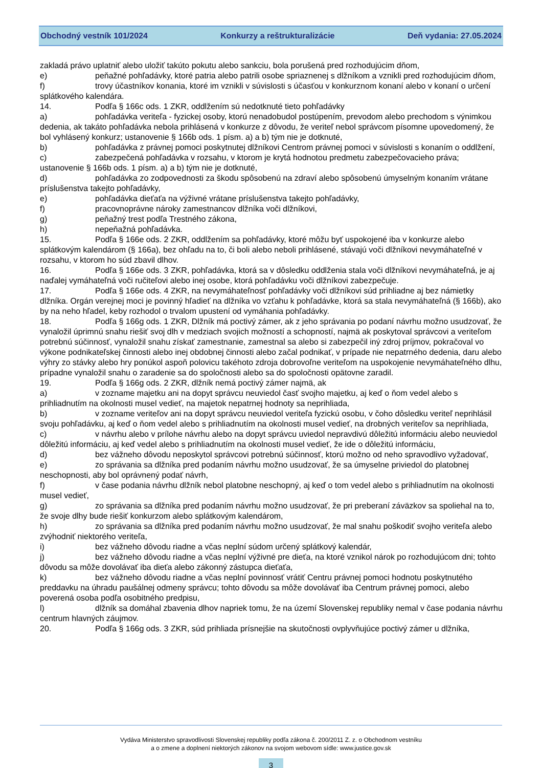Obchodný vestník 101/2024 Konkurzy a reštrukturalizácie Deň vydania: 27.05.2024
zakladá právo uplatniť alebo uložiť takúto pokutu alebo sankciu, bola porušená pred rozhodujúcim dňom,
e) peňažné pohľadávky, ktoré patria alebo patrili osobe spriaznenej s dlžníkom a vznikli pred rozhodujúcim dňom,
f) trovy účastníkov konania, ktoré im vznikli v súvislosti s účasťou v konkurznom konaní alebo v konaní o určení splátkového kalendára.
14. Podľa § 166c ods. 1 ZKR, oddlžením sú nedotknuté tieto pohľadávky
a) pohľadávka veriteľa - fyzickej osoby, ktorú nenadobudol postúpením, prevodom alebo prechodom s výnimkou dedenia, ak takáto pohľadávka nebola prihlásená v konkurze z dôvodu, že veriteľ nebol správcom písomne upovedomený, že bol vyhlásený konkurz; ustanovenie § 166b ods. 1 písm. a) a b) tým nie je dotknuté,
b) pohľadávka z právnej pomoci poskytnutej dlžníkovi Centrom právnej pomoci v súvislosti s konaním o oddlžení,
c) zabezpečená pohľadávka v rozsahu, v ktorom je krytá hodnotou predmetu zabezpečovacieho práva; ustanovenie § 166b ods. 1 písm. a) a b) tým nie je dotknuté,
d) pohľadávka zo zodpovednosti za škodu spôsobenú na zdraví alebo spôsobenú úmyselným konaním vrátane príslušenstva takejto pohľadávky,
e) pohľadávka dieťaťa na výživné vrátane príslušenstva takejto pohľadávky,
f) pracovnoprávne nároky zamestnancov dlžníka voči dlžníkovi,
g) peňažný trest podľa Trestného zákona,
h) nepeňažná pohľadávka.
15. Podľa § 166e ods. 2 ZKR, oddlžením sa pohľadávky, ktoré môžu byť uspokojené iba v konkurze alebo splátkovým kalendárom (§ 166a), bez ohľadu na to, či boli alebo neboli prihlásené, stávajú voči dlžníkovi nevymáhateľné v rozsahu, v ktorom ho súd zbavil dlhov.
16. Podľa § 166e ods. 3 ZKR, pohľadávka, ktorá sa v dôsledku oddlženia stala voči dlžníkovi nevymáhateľná, je aj naďalej vymáhateľná voči ručiteľovi alebo inej osobe, ktorá pohľadávku voči dlžníkovi zabezpečuje.
17. Podľa § 166e ods. 4 ZKR, na nevymáhateľnosť pohľadávky voči dlžníkovi súd prihliadne aj bez námietky dlžníka. Orgán verejnej moci je povinný hľadieť na dlžníka vo vzťahu k pohľadávke, ktorá sa stala nevymáhateľná (§ 166b), ako by na neho hľadel, keby rozhodol o trvalom upustení od vymáhania pohľadávky.
18. Podľa § 166g ods. 1 ZKR, Dlžník má poctivý zámer, ak z jeho správania po podaní návrhu možno usudzovať, že vynaložil úprimnú snahu riešiť svoj dlh v medziach svojich možností a schopností, najmä ak poskytoval správcovi a veriteľom potrebnú súčinnosť, vynaložil snahu získať zamestnanie, zamestnal sa alebo si zabezpečil iný zdroj príjmov, pokračoval vo výkone podnikateľskej činnosti alebo inej obdobnej činnosti alebo začal podnikať, v prípade nie nepatrného dedenia, daru alebo výhry zo stávky alebo hry ponúkol aspoň polovicu takéhoto zdroja dobrovoľne veriteľom na uspokojenie nevymáhateľného dlhu, prípadne vynaložil snahu o zaradenie sa do spoločnosti alebo sa do spoločnosti opätovne zaradil.
19. Podľa § 166g ods. 2 ZKR, dlžník nemá poctivý zámer najmä, ak
a) v zozname majetku ani na dopyt správcu neuviedol časť svojho majetku, aj keď o ňom vedel alebo s prihliadnutím na okolnosti musel vedieť, na majetok nepatrnej hodnoty sa neprihliada,
b) v zozname veriteľov ani na dopyt správcu neuviedol veriteľa fyzickú osobu, v čoho dôsledku veriteľ neprihlásil svoju pohľadávku, aj keď o ňom vedel alebo s prihliadnutím na okolnosti musel vedieť, na drobných veriteľov sa neprihliada,
c) v návrhu alebo v prílohe návrhu alebo na dopyt správcu uviedol nepravdivú dôležitú informáciu alebo neuviedol dôležitú informáciu, aj keď vedel alebo s prihliadnutím na okolnosti musel vedieť, že ide o dôležitú informáciu,
d) bez vážneho dôvodu neposkytol správcovi potrebnú súčinnosť, ktorú možno od neho spravodlivo vyžadovať,
e) zo správania sa dlžníka pred podaním návrhu možno usudzovať, že sa úmyselne priviedol do platobnej neschopnosti, aby bol oprávnený podať návrh,
f) v čase podania návrhu dlžník nebol platobne neschopný, aj keď o tom vedel alebo s prihliadnutím na okolnosti musel vedieť,
g) zo správania sa dlžníka pred podaním návrhu možno usudzovať, že pri preberaní záväzkov sa spoliehal na to, že svoje dlhy bude riešiť konkurzom alebo splátkovým kalendárom,
h) zo správania sa dlžníka pred podaním návrhu možno usudzovať, že mal snahu poškodiť svojho veriteľa alebo zvýhodniť niektorého veriteľa,
i) bez vážneho dôvodu riadne a včas neplní súdom určený splátkový kalendár,
j) bez vážneho dôvodu riadne a včas neplní výživné pre dieťa, na ktoré vznikol nárok po rozhodujúcom dni; tohto dôvodu sa môže dovolávať iba dieťa alebo zákonný zástupca dieťaťa,
k) bez vážneho dôvodu riadne a včas neplní povinnosť vrátiť Centru právnej pomoci hodnotu poskytnutého preddavku na úhradu paušálnej odmeny správcu; tohto dôvodu sa môže dovolávať iba Centrum právnej pomoci, alebo poverená osoba podľa osobitného predpisu,
l) dlžník sa domáhal zbavenia dlhov napriek tomu, že na území Slovenskej republiky nemal v čase podania návrhu centrum hlavných záujmov.
20. Podľa § 166g ods. 3 ZKR, súd prihliada prísnejšie na skutočnosti ovplyvňujúce poctivý zámer u dlžníka,
Vydáva Ministerstvo spravodlivosti Slovenskej republiky podľa zákona č. 200/2011 Z. z. o Obchodnom vestníku
a o zmene a doplnení niektorých zákonov na svojom webovom sídle: www.justice.gov.sk
3